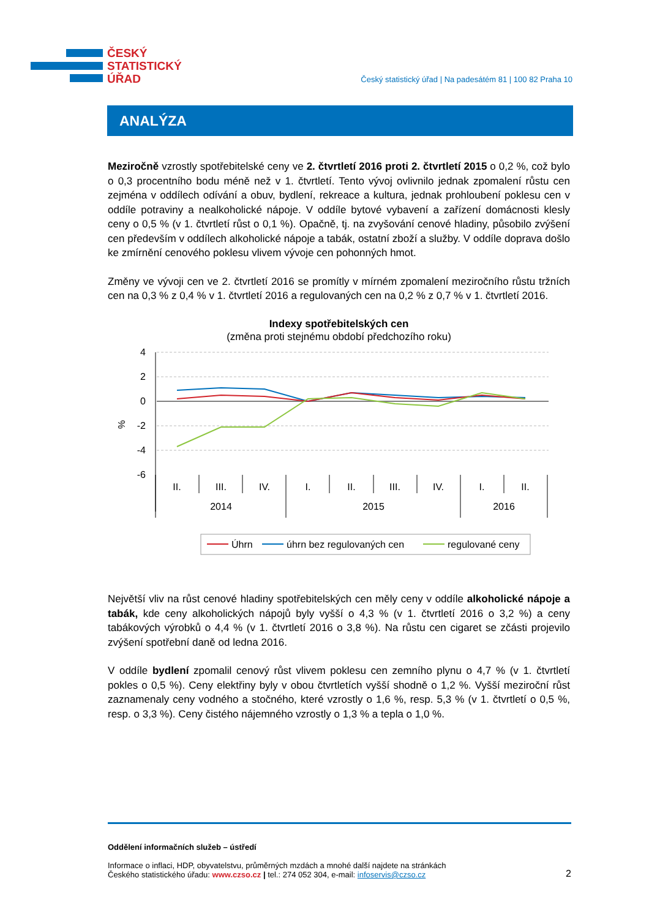ČESKÝ
STATISTICKÝ
ÚŘAD
Český statistický úřad | Na padesátém 81 | 100 82 Praha 10
ANALÝZA
Meziročně vzrostly spotřebitelské ceny ve 2. čtvrtletí 2016 proti 2. čtvrtletí 2015 o 0,2 %, což bylo o 0,3 procentního bodu méně než v 1. čtvrtletí. Tento vývoj ovlivnilo jednak zpomalení růstu cen zejména v oddílech odívání a obuv, bydlení, rekreace a kultura, jednak prohloubení poklesu cen v oddíle potraviny a nealkoholické nápoje. V oddíle bytové vybavení a zařízení domácnosti klesly ceny o 0,5 % (v 1. čtvrtletí růst o 0,1 %). Opačně, tj. na zvyšování cenové hladiny, působilo zvýšení cen především v oddílech alkoholické nápoje a tabák, ostatní zboží a služby. V oddíle doprava došlo ke zmírnění cenového poklesu vlivem vývoje cen pohonných hmot.
Změny ve vývoji cen ve 2. čtvrtletí 2016 se promítly v mírném zpomalení meziročního růstu tržních cen na 0,3 % z 0,4 % v 1. čtvrtletí 2016 a regulovaných cen na 0,2 % z 0,7 % v 1. čtvrtletí 2016.
Indexy spotřebitelských cen
(změna proti stejnému období předchozího roku)
4
2
0
-2
-4
-6
%
II.
III.
IV.
I.
II.
III.
IV.
I.
II.
2014
2015
2016
Úhrn
úhrn bez regulovaných cen
regulované ceny
Největší vliv na růst cenové hladiny spotřebitelských cen měly ceny v oddíle alkoholické nápoje a tabák, kde ceny alkoholických nápojů byly vyšší o 4,3 % (v 1. čtvrtletí 2016 o 3,2 %) a ceny tabákových výrobků o 4,4 % (v 1. čtvrtletí 2016 o 3,8 %). Na růstu cen cigaret se zčásti projevilo zvýšení spotřební daně od ledna 2016.
V oddíle bydlení zpomalil cenový růst vlivem poklesu cen zemního plynu o 4,7 % (v 1. čtvrtletí pokles o 0,5 %). Ceny elektřiny byly v obou čtvrtletích vyšší shodně o 1,2 %. Vyšší meziroční růst zaznamenaly ceny vodného a stočného, které vzrostly o 1,6 %, resp. 5,3 % (v 1. čtvrtletí o 0,5 %, resp. o 3,3 %). Ceny čistého nájemného vzrostly o 1,3 % a tepla o 1,0 %.
Oddělení informačních služeb – ústředí
Informace o inflaci, HDP, obyvatelstvu, průměrných mzdách a mnohé další najdete na stránkách
Českého statistického úřadu: www.czso.cz | tel.: 274 052 304, e-mail: infoservis@czso.cz
2